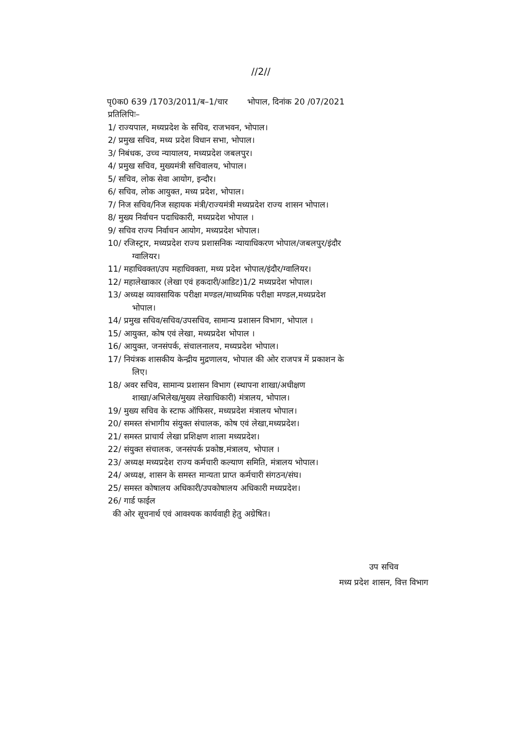//2//
पृ0क0 639 /1703/2011/ब–1/चार भोपाल, दिनांक 20 /07/2021
प्रतिलिपिः–
1/ राज्यपाल, मध्यप्रदेश के सचिव, राजभवन, भोपाल।
2/ प्रमुख सचिव, मध्य प्रदेश विधान सभा, भोपाल।
3/ निबंधक, उच्च न्यायालय, मध्यप्रदेश जबलपुर।
4/ प्रमुख सचिव, मुख्यमंत्री सचिवालय, भोपाल।
5/ सचिव, लोक सेवा आयोग, इन्दौर।
6/ सचिव, लोक आयुक्त, मध्य प्रदेश, भोपाल।
7/ निज सचिव/निज सहायक मंत्री/राज्यमंत्री मध्यप्रदेश राज्य शासन भोपाल।
8/ मुख्य निर्वाचन पदाधिकारी, मध्यप्रदेश भोपाल ।
9/ सचिव राज्य निर्वाचन आयोग, मध्यप्रदेश भोपाल।
10/ रजिस्ट्रार, मध्यप्रदेश राज्य प्रशासनिक न्यायाधिकरण भोपाल/जबलपुर/इंदौर
ग्वालियर।
11/ महाधिवक्ता/उप महाधिवक्ता, मध्य प्रदेश भोपाल/इंदौर/ग्वालियर।
12/ महालेखाकार (लेखा एवं हकदारी/आडिट)1/2 मध्यप्रदेश भोपाल।
13/ अध्यक्ष व्यावसायिक परीक्षा मण्डल/माध्यमिक परीक्षा मण्डल,मध्यप्रदेश
भोपाल।
14/ प्रमुख सचिव/सचिव/उपसचिव, सामान्य प्रशासन विभाग, भोपाल ।
15/ आयुक्त, कोष एवं लेखा, मध्यप्रदेश भोपाल ।
16/ आयुक्त, जनसंपर्क, संचालनालय, मध्यप्रदेश भोपाल।
17/ नियंत्रक शासकीय केन्द्रीय मुद्रणालय, भोपाल की ओर राजपत्र में प्रकाशन के
लिए।
18/ अवर सचिव, सामान्य प्रशासन विभाग (स्थापना शाखा/अधीक्षण
शाखा/अभिलेख/मुख्य लेखाधिकारी) मंत्रालय, भोपाल।
19/ मुख्य सचिव के स्टाफ ऑफिसर, मध्यप्रदेश मंत्रालय भोपाल।
20/ समस्त संभागीय संयुक्त संचालक, कोष एवं लेखा,मध्यप्रदेश।
21/ समस्त प्राचार्य लेखा प्रशिक्षण शाला मध्यप्रदेश।
22/ संयुक्त संचालक, जनसंपर्क प्रकोष्ठ,मंत्रालय, भोपाल ।
23/ अध्यक्ष मध्यप्रदेश राज्य कर्मचारी कल्याण समिति, मंत्रालय भोपाल।
24/ अध्यक्ष, शासन के समस्त मान्यता प्राप्त कर्मचारी संगठन/संघ।
25/ समस्त कोषालय अधिकारी/उपकोषालय अधिकारी मध्यप्रदेश।
26/ गार्ड फाईल
की ओर सूचनार्थ एवं आवश्यक कार्यवाही हेतु अग्रेषित।
उप सचिव
मध्य प्रदेश शासन, वित्त विभाग